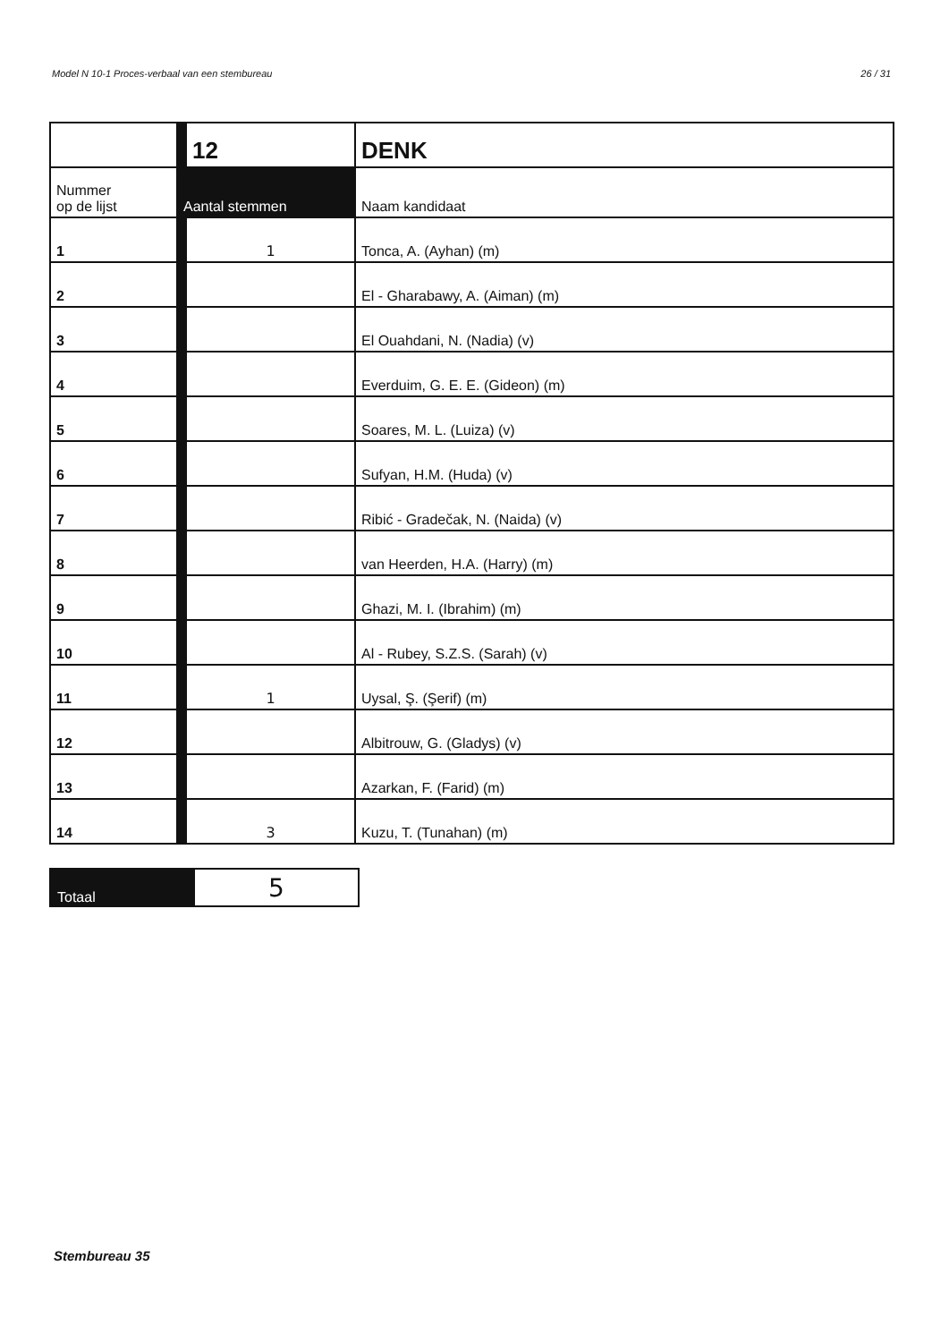Model N 10-1 Proces-verbaal van een stembureau 26 / 31
| | | 12 | DENK |
| Nummer op de lijst | Aantal stemmen | | Naam kandidaat |
| 1 | | 1 | Tonca, A. (Ayhan) (m) |
| 2 | | | El - Gharabawy, A. (Aiman) (m) |
| 3 | | | El Ouahdani, N. (Nadia) (v) |
| 4 | | | Everduim, G. E. E. (Gideon) (m) |
| 5 | | | Soares, M. L. (Luiza) (v) |
| 6 | | | Sufyan, H.M. (Huda) (v) |
| 7 | | | Ribić - Gradečak, N. (Naida) (v) |
| 8 | | | van Heerden, H.A. (Harry) (m) |
| 9 | | | Ghazi, M. I. (Ibrahim) (m) |
| 10 | | | Al - Rubey, S.Z.S. (Sarah) (v) |
| 11 | | 1 | Uysal, Ş. (Şerif) (m) |
| 12 | | | Albitrouw, G. (Gladys) (v) |
| 13 | | | Azarkan, F. (Farid) (m) |
| 14 | | 3 | Kuzu, T. (Tunahan) (m) |
| Totaal | 5 |
Stembureau 35